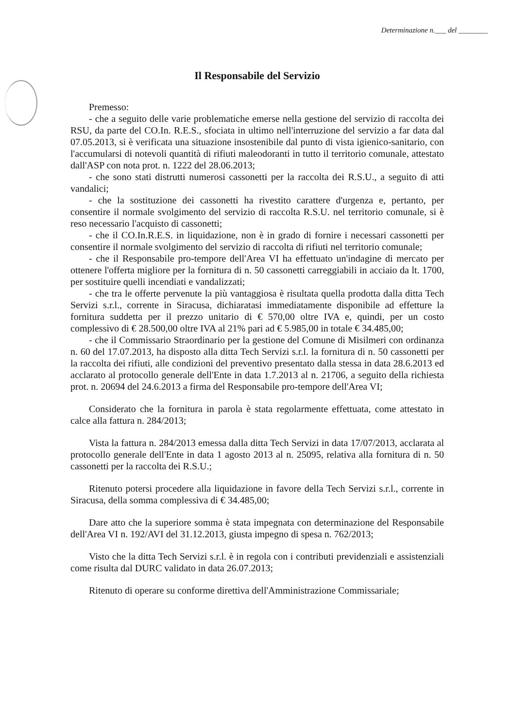Determinazione n.___ del ________
Il Responsabile del Servizio
Premesso:
- che a seguito delle varie problematiche emerse nella gestione del servizio di raccolta dei RSU, da parte del CO.In. R.E.S., sfociata in ultimo nell'interruzione del servizio a far data dal 07.05.2013, si è verificata una situazione insostenibile dal punto di vista igienico-sanitario, con l'accumularsi di notevoli quantità di rifiuti maleodoranti in tutto il territorio comunale, attestato dall'ASP con nota prot. n. 1222 del 28.06.2013;
- che sono stati distrutti numerosi cassonetti per la raccolta dei R.S.U., a seguito di atti vandalici;
- che la sostituzione dei cassonetti ha rivestito carattere d'urgenza e, pertanto, per consentire il normale svolgimento del servizio di raccolta R.S.U. nel territorio comunale, si è reso necessario l'acquisto di cassonetti;
- che il CO.In.R.E.S. in liquidazione, non è in grado di fornire i necessari cassonetti per consentire il normale svolgimento del servizio di raccolta di rifiuti nel territorio comunale;
- che il Responsabile pro-tempore dell'Area VI ha effettuato un'indagine di mercato per ottenere l'offerta migliore per la fornitura di n. 50 cassonetti carreggiabili in acciaio da lt. 1700, per sostituire quelli incendiati e vandalizzati;
- che tra le offerte pervenute la più vantaggiosa è risultata quella prodotta dalla ditta Tech Servizi s.r.l., corrente in Siracusa, dichiaratasi immediatamente disponibile ad effetture la fornitura suddetta per il prezzo unitario di € 570,00 oltre IVA e, quindi, per un costo complessivo di € 28.500,00 oltre IVA al 21% pari ad € 5.985,00 in totale € 34.485,00;
- che il Commissario Straordinario per la gestione del Comune di Misilmeri con ordinanza n. 60 del 17.07.2013, ha disposto alla ditta Tech Servizi s.r.l. la fornitura di n. 50 cassonetti per la raccolta dei rifiuti, alle condizioni del preventivo presentato dalla stessa in data 28.6.2013 ed acclarato al protocollo generale dell'Ente in data 1.7.2013 al n. 21706, a seguito della richiesta prot. n. 20694 del 24.6.2013 a firma del Responsabile pro-tempore dell'Area VI;
Considerato che la fornitura in parola è stata regolarmente effettuata, come attestato in calce alla fattura n. 284/2013;
Vista la fattura n. 284/2013 emessa dalla ditta Tech Servizi in data 17/07/2013, acclarata al protocollo generale dell'Ente in data 1 agosto 2013 al n. 25095, relativa alla fornitura di n. 50 cassonetti per la raccolta dei R.S.U.;
Ritenuto potersi procedere alla liquidazione in favore della Tech Servizi s.r.l., corrente in Siracusa, della somma complessiva di € 34.485,00;
Dare atto che la superiore somma è stata impegnata con determinazione del Responsabile dell'Area VI n. 192/AVI del 31.12.2013, giusta impegno di spesa n. 762/2013;
Visto che la ditta Tech Servizi s.r.l. è in regola con i contributi previdenziali e assistenziali come risulta dal DURC validato in data 26.07.2013;
Ritenuto di operare su conforme direttiva dell'Amministrazione Commissariale;